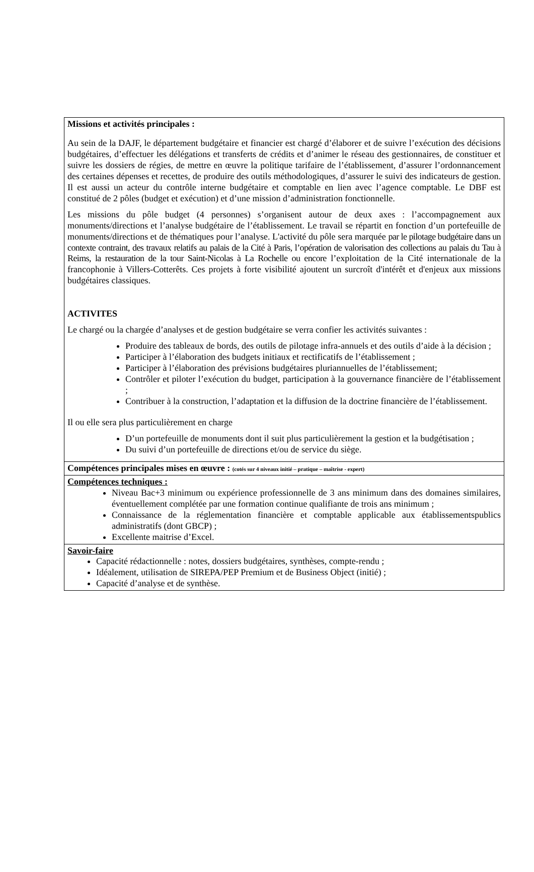| Missions et activités principales : Au sein de la DAJF, le département budgétaire et financier est chargé d’élaborer et de suivre l’exécution des décisions budgétaires, d’effectuer les délégations et transferts de crédits et d’animer le réseau des gestionnaires, de constituer et suivre les dossiers de régies, de mettre en œuvre la politique tarifaire de l’établissement, d’assurer l’ordonnancement des certaines dépenses et recettes, de produire des outils méthodologiques, d’assurer le suivi des indicateurs de gestion. Il est aussi un acteur du contrôle interne budgétaire et comptable en lien avec l’agence comptable. Le DBF est constitué de 2 pôles (budget et exécution) et d’une mission d’administration fonctionnelle. Les missions du pôle budget (4 personnes) s’organisent autour de deux axes : l’accompagnement aux monuments/directions et l’analyse budgétaire de l’établissement. Le travail se répartit en fonction d’un portefeuille de monuments/directions et de thématiques pour l’analyse. L'activité du pôle sera marquée par le pilotage budgétaire dans un contexte contraint, des travaux relatifs au palais de la Cité à Paris, l’opération de valorisation des collections au palais du Tau à Reims, la restauration de la tour Saint-Nicolas à La Rochelle ou encore l’exploitation de la Cité internationale de la francophonie à Villers-Cotterêts. Ces projets à forte visibilité ajoutent un surcroît d'intérêt et d'enjeux aux missions budgétaires classiques. ACTIVITES Le chargé ou la chargée d’analyses et de gestion budgétaire se verra confier les activités suivantes : Produire des tableaux de bords, des outils de pilotage infra-annuels et des outils d’aide à la décision ; Participer à l’élaboration des budgets initiaux et rectificatifs de l’établissement ; Participer à l’élaboration des prévisions budgétaires pluriannuelles de l’établissement; Contrôler et piloter l’exécution du budget, participation à la gouvernance financière de l’établissement ; Contribuer à la construction, l’adaptation et la diffusion de la doctrine financière de l’établissement. Il ou elle sera plus particulièrement en charge D’un portefeuille de monuments dont il suit plus particulièrement la gestion et la budgétisation ; Du suivi d’un portefeuille de directions et/ou de service du siège. |
| Compétences principales mises en œuvre : (cotés sur 4 niveaux initié – pratique – maîtrise - expert) |
| Compétences techniques : Niveau Bac+3 minimum ou expérience professionnelle de 3 ans minimum dans des domaines similaires, éventuellement complétée par une formation continue qualifiante de trois ans minimum ; Connaissance de la réglementation financière et comptable applicable aux établissementspublics administratifs (dont GBCP) ; Excellente maitrise d’Excel. |
| Savoir-faire Capacité rédactionnelle : notes, dossiers budgétaires, synthèses, compte-rendu ; Idéalement, utilisation de SIREPA/PEP Premium et de Business Object (initié) ; Capacité d’analyse et de synthèse. |